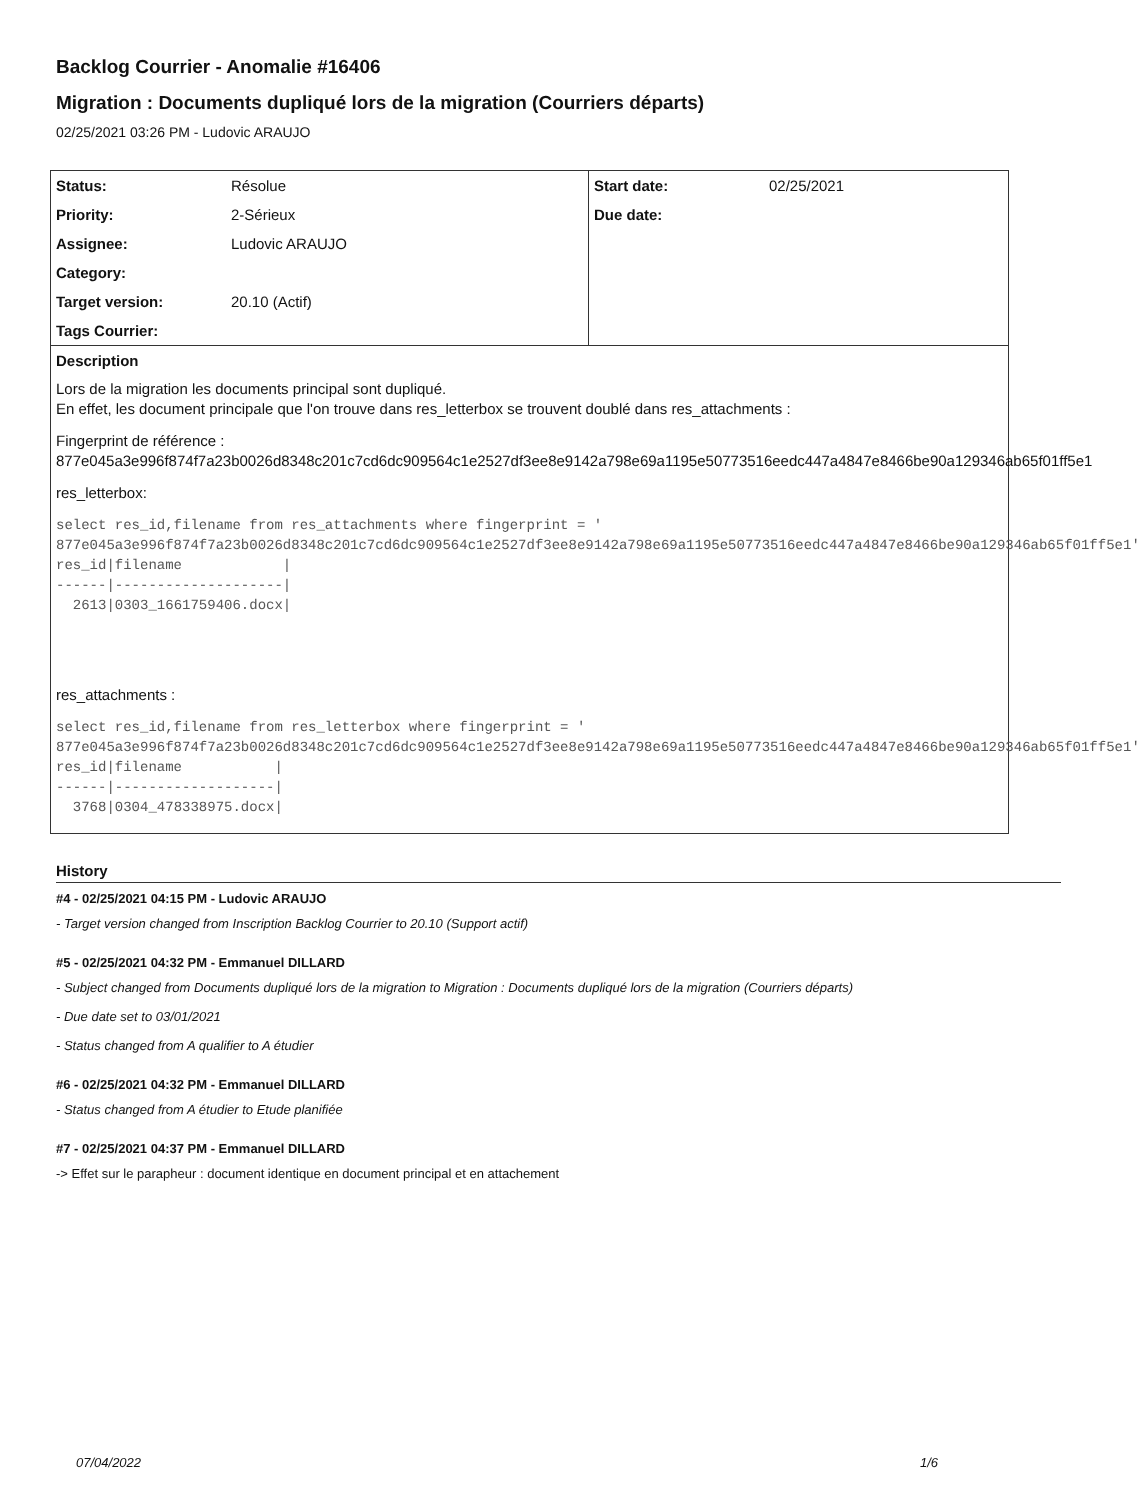Backlog Courrier - Anomalie #16406
Migration : Documents dupliqué lors de la migration (Courriers départs)
02/25/2021 03:26 PM - Ludovic ARAUJO
| Status: | Résolue | Start date: | 02/25/2021 |
| Priority: | 2-Sérieux | Due date: | |
| Assignee: | Ludovic ARAUJO | | |
| Category: | | | |
| Target version: | 20.10 (Actif) | | |
| Tags Courrier: | | | |
Description
Lors de la migration les documents principal sont dupliqué.
En effet, les document principale que l'on trouve dans res_letterbox se trouvent doublé dans res_attachments :
Fingerprint de référence :
877e045a3e996f874f7a23b0026d8348c201c7cd6dc909564c1e2527df3ee8e9142a798e69a1195e50773516eedc447a4847e8466be90a129346ab65f01ff5e1
res_letterbox:
select res_id,filename from res_attachments where fingerprint = '
877e045a3e996f874f7a23b0026d8348c201c7cd6dc909564c1e2527df3ee8e9142a798e69a1195e50773516eedc447a4847e8466be90a129346ab65f01ff5e1'
res_id|filename            |
------|--------------------|
  2613|0303_1661759406.docx|
res_attachments :
select res_id,filename from res_letterbox where fingerprint = '
877e045a3e996f874f7a23b0026d8348c201c7cd6dc909564c1e2527df3ee8e9142a798e69a1195e50773516eedc447a4847e8466be90a129346ab65f01ff5e1'
res_id|filename           |
------|-------------------|
  3768|0304_478338975.docx|
History
#4 - 02/25/2021 04:15 PM - Ludovic ARAUJO
- Target version changed from Inscription Backlog Courrier to 20.10 (Support actif)
#5 - 02/25/2021 04:32 PM - Emmanuel DILLARD
- Subject changed from Documents dupliqué lors de la migration to Migration : Documents dupliqué lors de la migration (Courriers départs)
- Due date set to 03/01/2021
- Status changed from A qualifier to A étudier
#6 - 02/25/2021 04:32 PM - Emmanuel DILLARD
- Status changed from A étudier to Etude planifiée
#7 - 02/25/2021 04:37 PM - Emmanuel DILLARD
-> Effet sur le parapheur : document identique en document principal et en attachement
07/04/2022 1/6